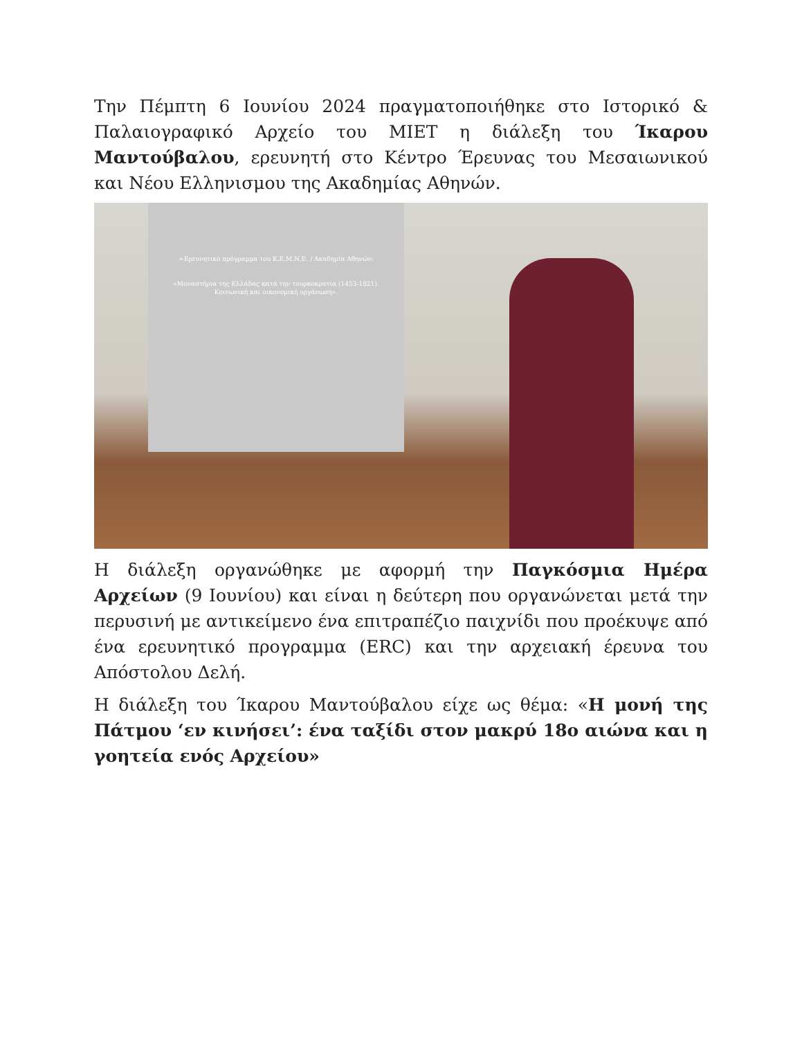Την Πέμπτη 6 Ιουνίου 2024 πραγματοποιήθηκε στο Ιστορικό & Παλαιογραφικό Αρχείο του ΜΙΕΤ η διάλεξη του Ίκαρου Μαντούβαλου, ερευνητή στο Κέντρο Έρευνας του Μεσαιωνικού και Νέου Ελληνισμου της Ακαδημίας Αθηνών.
➢Ερευνητικό πρόγραμμα του Κ.Ε.Μ.Ν.Ε. / Ακαδημία Αθηνών:
«Μοναστήρια της Ελλάδας κατά την τουρκοκρατία (1453-1821).
Κοινωνική και οικονομική οργάνωση».
Η διάλεξη οργανώθηκε με αφορμή την Παγκόσμια Ημέρα Αρχείων (9 Ιουνίου) και είναι η δεύτερη που οργανώνεται μετά την περυσινή με αντικείμενο ένα επιτραπέζιο παιχνίδι που προέκυψε από ένα ερευνητικό προγραμμα (ERC) και την αρχειακή έρευνα του Απόστολου Δελή.
Η διάλεξη του Ίκαρου Μαντούβαλου είχε ως θέμα: «Η μονή της Πάτμου ‘εν κινήσει’: ένα ταξίδι στον μακρύ 18ο αιώνα και η γοητεία ενός Αρχείου»